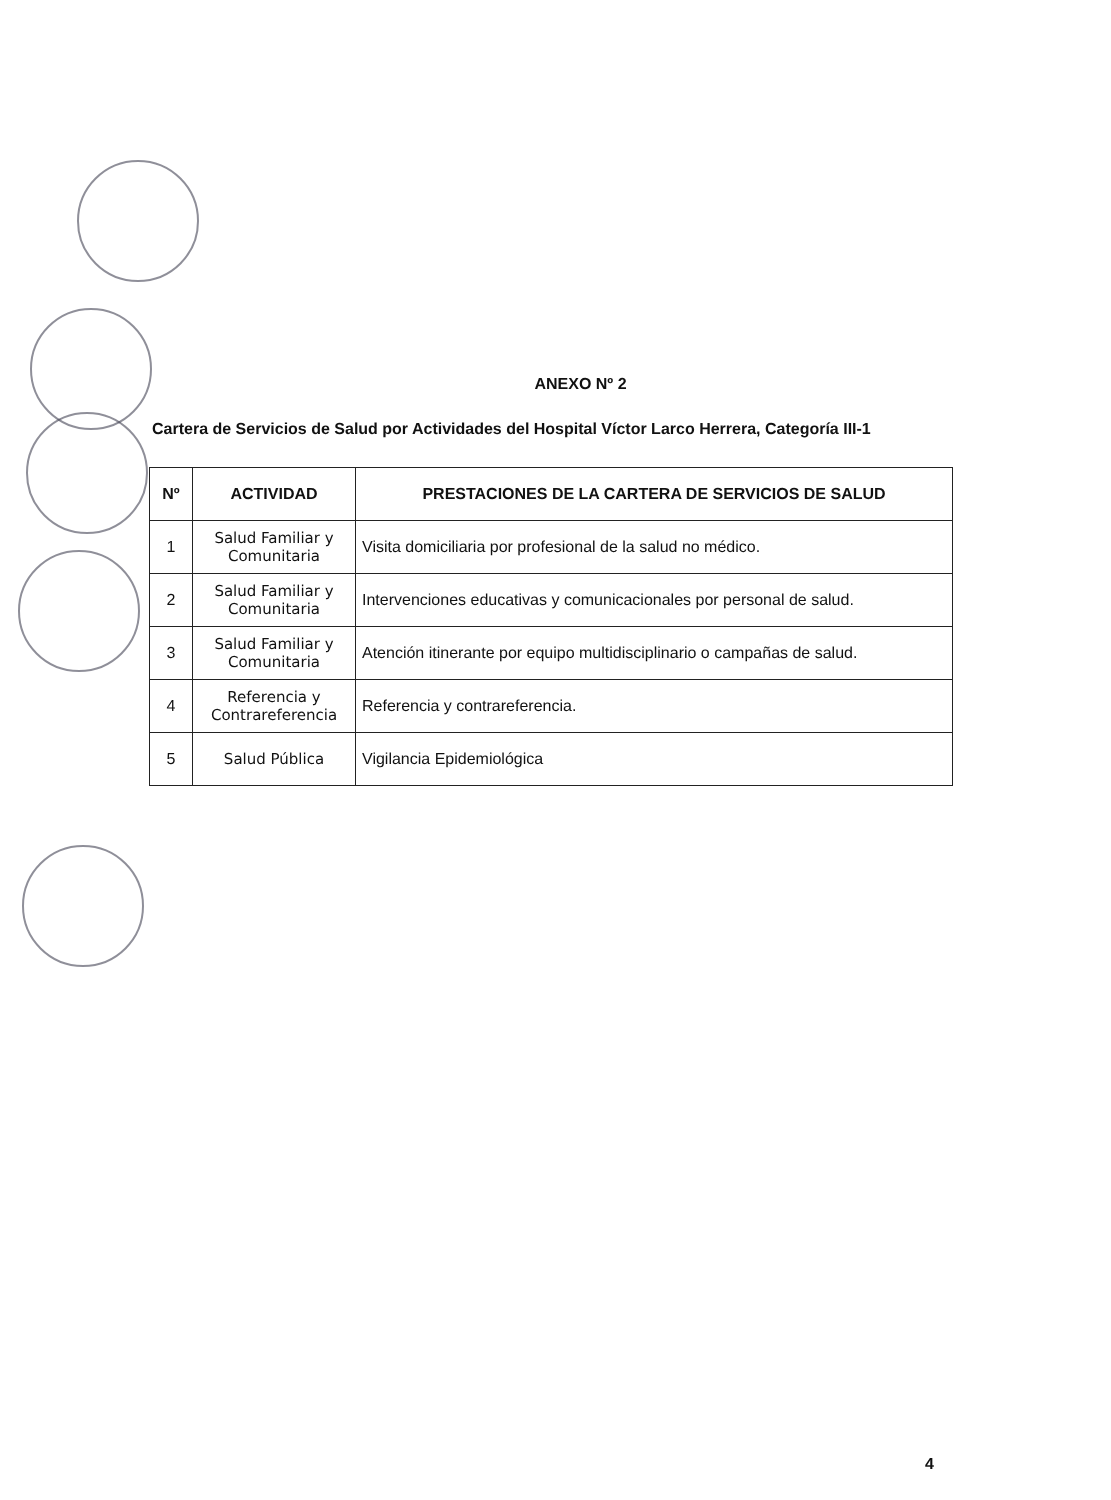ANEXO Nº 2
Cartera de Servicios de Salud por Actividades del Hospital Víctor Larco Herrera, Categoría III-1
| Nº | ACTIVIDAD | PRESTACIONES DE LA CARTERA DE SERVICIOS DE SALUD |
| --- | --- | --- |
| 1 | Salud Familiar y Comunitaria | Visita domiciliaria por profesional de la salud no médico. |
| 2 | Salud Familiar y Comunitaria | Intervenciones educativas y comunicacionales por personal de salud. |
| 3 | Salud Familiar y Comunitaria | Atención itinerante por equipo multidisciplinario o campañas de salud. |
| 4 | Referencia y Contrareferencia | Referencia y contrareferencia. |
| 5 | Salud Pública | Vigilancia Epidemiológica |
4